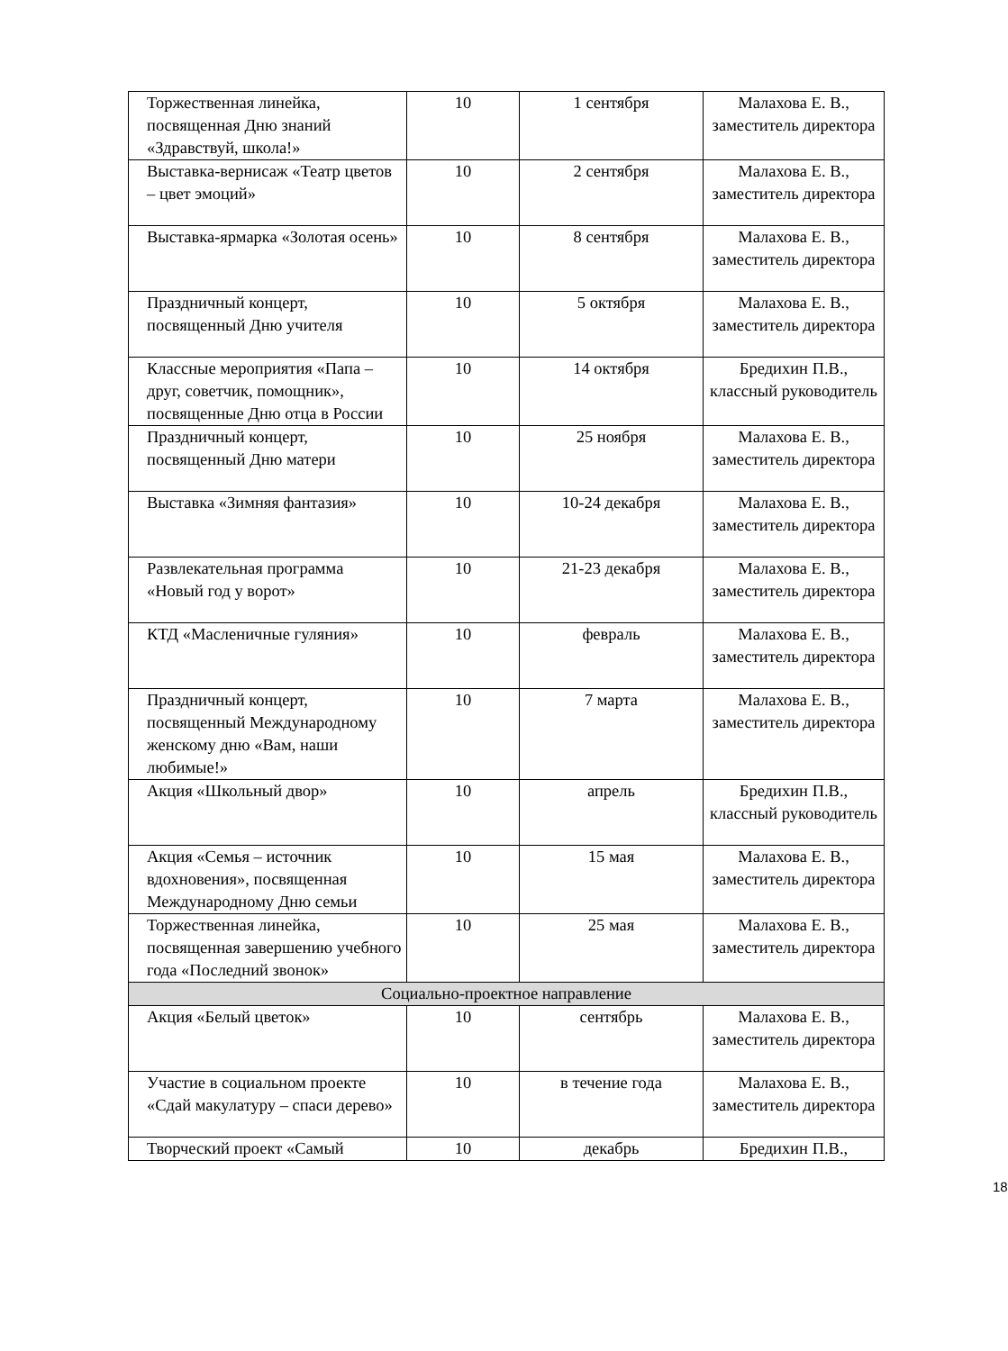| Торжественная линейка, посвященная Дню знаний «Здравствуй, школа!» | 10 | 1 сентября | Малахова Е. В., заместитель директора |
| Выставка-вернисаж «Театр цветов – цвет эмоций» | 10 | 2 сентября | Малахова Е. В., заместитель директора |
| Выставка-ярмарка «Золотая осень» | 10 | 8 сентября | Малахова Е. В., заместитель директора |
| Праздничный концерт, посвященный Дню учителя | 10 | 5 октября | Малахова Е. В., заместитель директора |
| Классные мероприятия «Папа – друг, советчик, помощник», посвященные Дню отца в России | 10 | 14 октября | Бредихин П.В., классный руководитель |
| Праздничный концерт, посвященный Дню матери | 10 | 25 ноября | Малахова Е. В., заместитель директора |
| Выставка «Зимняя фантазия» | 10 | 10-24 декабря | Малахова Е. В., заместитель директора |
| Развлекательная программа «Новый год у ворот» | 10 | 21-23 декабря | Малахова Е. В., заместитель директора |
| КТД «Масленичные гуляния» | 10 | февраль | Малахова Е. В., заместитель директора |
| Праздничный концерт, посвященный Международному женскому дню «Вам, наши любимые!» | 10 | 7 марта | Малахова Е. В., заместитель директора |
| Акция «Школьный двор» | 10 | апрель | Бредихин П.В., классный руководитель |
| Акция «Семья – источник вдохновения», посвященная Международному Дню семьи | 10 | 15 мая | Малахова Е. В., заместитель директора |
| Торжественная линейка, посвященная завершению учебного года «Последний звонок» | 10 | 25 мая | Малахова Е. В., заместитель директора |
| Социально-проектное направление | | | |
| Акция «Белый цветок» | 10 | сентябрь | Малахова Е. В., заместитель директора |
| Участие в социальном проекте «Сдай макулатуру – спаси дерево» | 10 | в течение года | Малахова Е. В., заместитель директора |
| Творческий проект «Самый | 10 | декабрь | Бредихин П.В., |
18